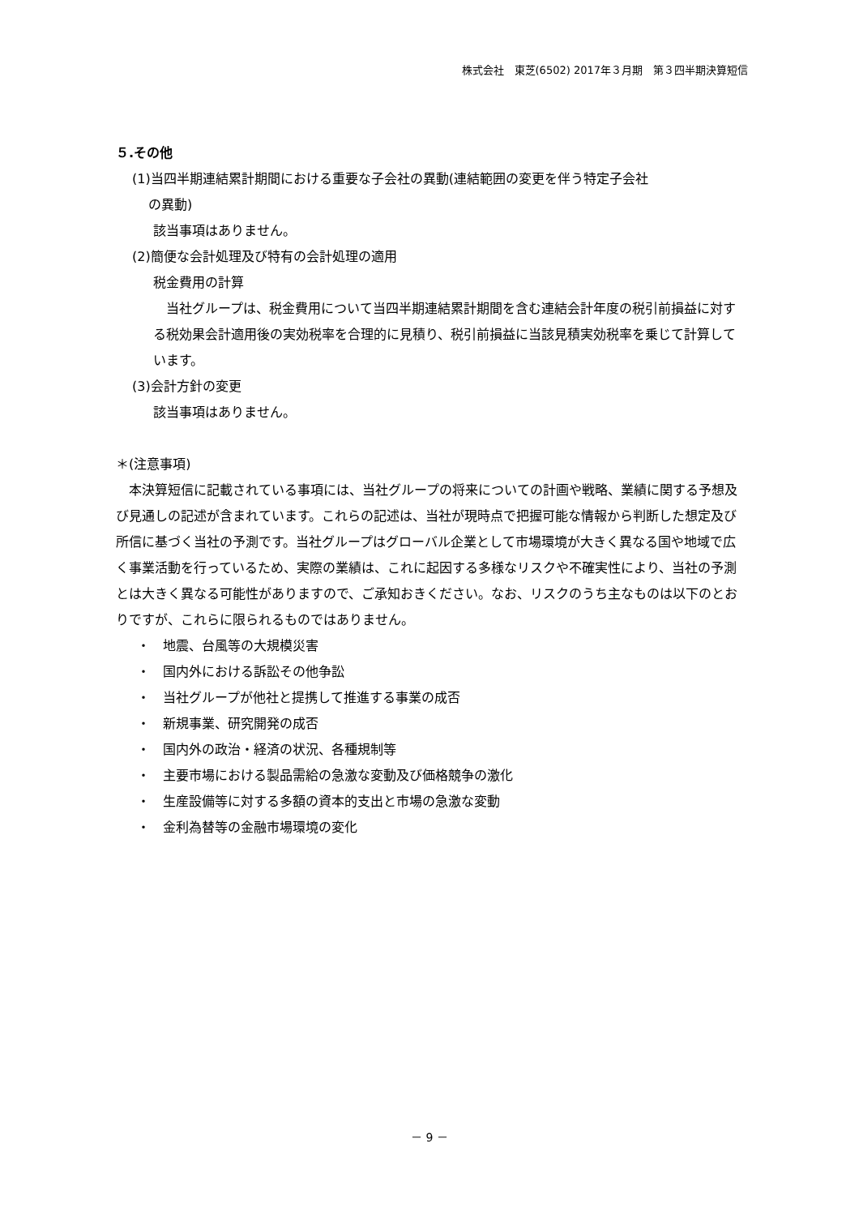株式会社　東芝(6502) 2017年３月期　第３四半期決算短信
５.その他
(1)当四半期連結累計期間における重要な子会社の異動(連結範囲の変更を伴う特定子会社
の異動)
該当事項はありません。
(2)簡便な会計処理及び特有の会計処理の適用
税金費用の計算
　当社グループは、税金費用について当四半期連結累計期間を含む連結会計年度の税引前損益に対する税効果会計適用後の実効税率を合理的に見積り、税引前損益に当該見積実効税率を乗じて計算しています。
(3)会計方針の変更
該当事項はありません。
＊(注意事項)
　本決算短信に記載されている事項には、当社グループの将来についての計画や戦略、業績に関する予想及び見通しの記述が含まれています。これらの記述は、当社が現時点で把握可能な情報から判断した想定及び所信に基づく当社の予測です。当社グループはグローバル企業として市場環境が大きく異なる国や地域で広く事業活動を行っているため、実際の業績は、これに起因する多様なリスクや不確実性により、当社の予測とは大きく異なる可能性がありますので、ご承知おきください。なお、リスクのうち主なものは以下のとおりですが、これらに限られるものではありません。
・　地震、台風等の大規模災害
・　国内外における訴訟その他争訟
・　当社グループが他社と提携して推進する事業の成否
・　新規事業、研究開発の成否
・　国内外の政治・経済の状況、各種規制等
・　主要市場における製品需給の急激な変動及び価格競争の激化
・　生産設備等に対する多額の資本的支出と市場の急激な変動
・　金利為替等の金融市場環境の変化
－ 9 －